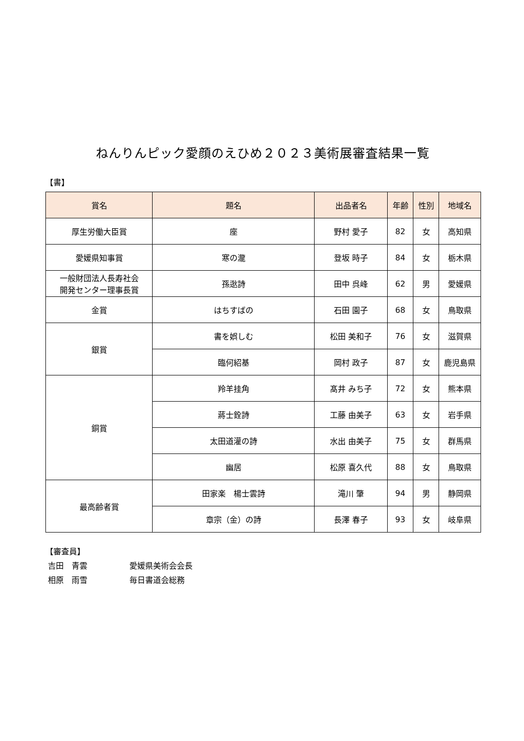ねんりんピック愛顔のえひめ２０２３美術展審査結果一覧
【書】
| 賞名 | 題名 | 出品者名 | 年齢 | 性別 | 地域名 |
| --- | --- | --- | --- | --- | --- |
| 厚生労働大臣賞 | 座 | 野村 愛子 | 82 | 女 | 高知県 |
| 愛媛県知事賞 | 寒の瀧 | 登坂 時子 | 84 | 女 | 栃木県 |
| 一般財団法人長寿社会 開発センター理事長賞 | 孫逖詩 | 田中 呉峰 | 62 | 男 | 愛媛県 |
| 金賞 | はちすばの | 石田 園子 | 68 | 女 | 鳥取県 |
| 銀賞 | 書を娯しむ | 松田 美和子 | 76 | 女 | 滋賀県 |
| | 臨何紹基 | 岡村 政子 | 87 | 女 | 鹿児島県 |
| 銅賞 | 羚羊挂角 | 髙井 みち子 | 72 | 女 | 熊本県 |
| | 蔣士銓詩 | 工藤 由美子 | 63 | 女 | 岩手県 |
| | 太田道灌の詩 | 水出 由美子 | 75 | 女 | 群馬県 |
| | 幽居 | 松原 喜久代 | 88 | 女 | 鳥取県 |
| 最高齢者賞 | 田家楽 楊士雲詩 | 滝川 肇 | 94 | 男 | 静岡県 |
| | 章宗（金）の詩 | 長澤 春子 | 93 | 女 | 岐阜県 |
【審査員】
吉田　青雲 愛媛県美術会会長
相原　雨雪 毎日書道会総務